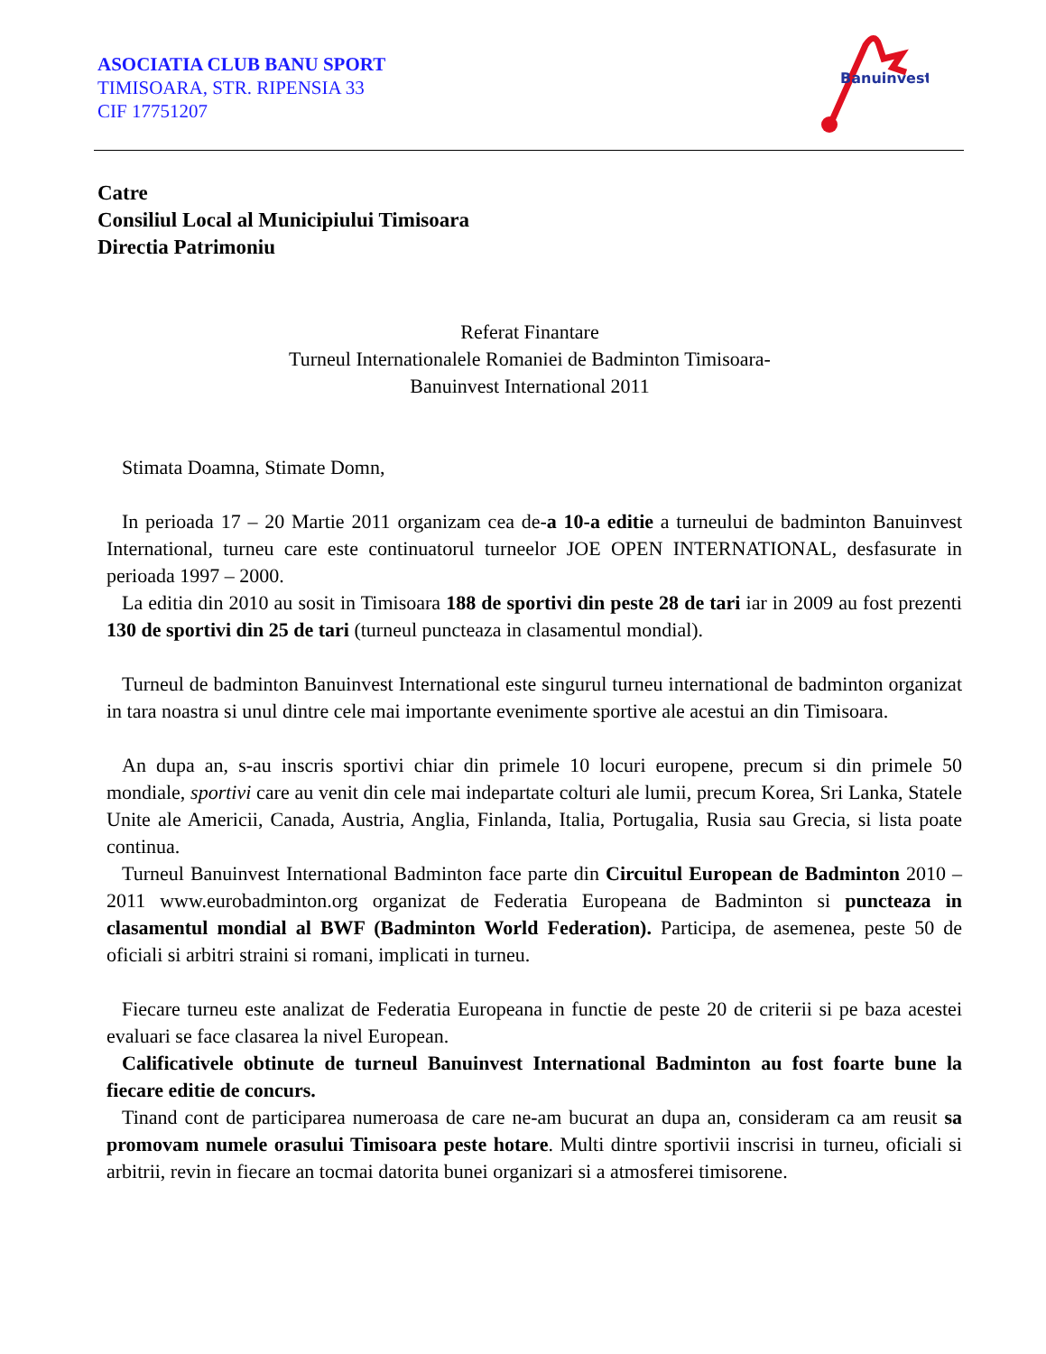ASOCIATIA CLUB BANU SPORT
TIMISOARA, STR. RIPENSIA 33
CIF 17751207
Banuinvest
Catre
Consiliul Local al Municipiului Timisoara
Directia Patrimoniu
Referat Finantare
Turneul Internationalele Romaniei de Badminton Timisoara-
Banuinvest International 2011
Stimata Doamna, Stimate Domn,
In perioada 17 – 20 Martie 2011 organizam cea de-a 10-a editie a turneului de badminton Banuinvest International, turneu care este continuatorul turneelor JOE OPEN INTERNATIONAL, desfasurate in perioada 1997 – 2000.
La editia din 2010 au sosit in Timisoara 188 de sportivi din peste 28 de tari iar in 2009 au fost prezenti 130 de sportivi din 25 de tari (turneul puncteaza in clasamentul mondial).
Turneul de badminton Banuinvest International este singurul turneu international de badminton organizat in tara noastra si unul dintre cele mai importante evenimente sportive ale acestui an din Timisoara.
An dupa an, s-au inscris sportivi chiar din primele 10 locuri europene, precum si din primele 50 mondiale, sportivi care au venit din cele mai indepartate colturi ale lumii, precum Korea, Sri Lanka, Statele Unite ale Americii, Canada, Austria, Anglia, Finlanda, Italia, Portugalia, Rusia sau Grecia, si lista poate continua.
Turneul Banuinvest International Badminton face parte din Circuitul European de Badminton 2010 – 2011 www.eurobadminton.org organizat de Federatia Europeana de Badminton si puncteaza in clasamentul mondial al BWF (Badminton World Federation). Participa, de asemenea, peste 50 de oficiali si arbitri straini si romani, implicati in turneu.
Fiecare turneu este analizat de Federatia Europeana in functie de peste 20 de criterii si pe baza acestei evaluari se face clasarea la nivel European.
Calificativele obtinute de turneul Banuinvest International Badminton au fost foarte bune la fiecare editie de concurs.
Tinand cont de participarea numeroasa de care ne-am bucurat an dupa an, consideram ca am reusit sa promovam numele orasului Timisoara peste hotare. Multi dintre sportivii inscrisi in turneu, oficiali si arbitrii, revin in fiecare an tocmai datorita bunei organizari si a atmosferei timisorene.